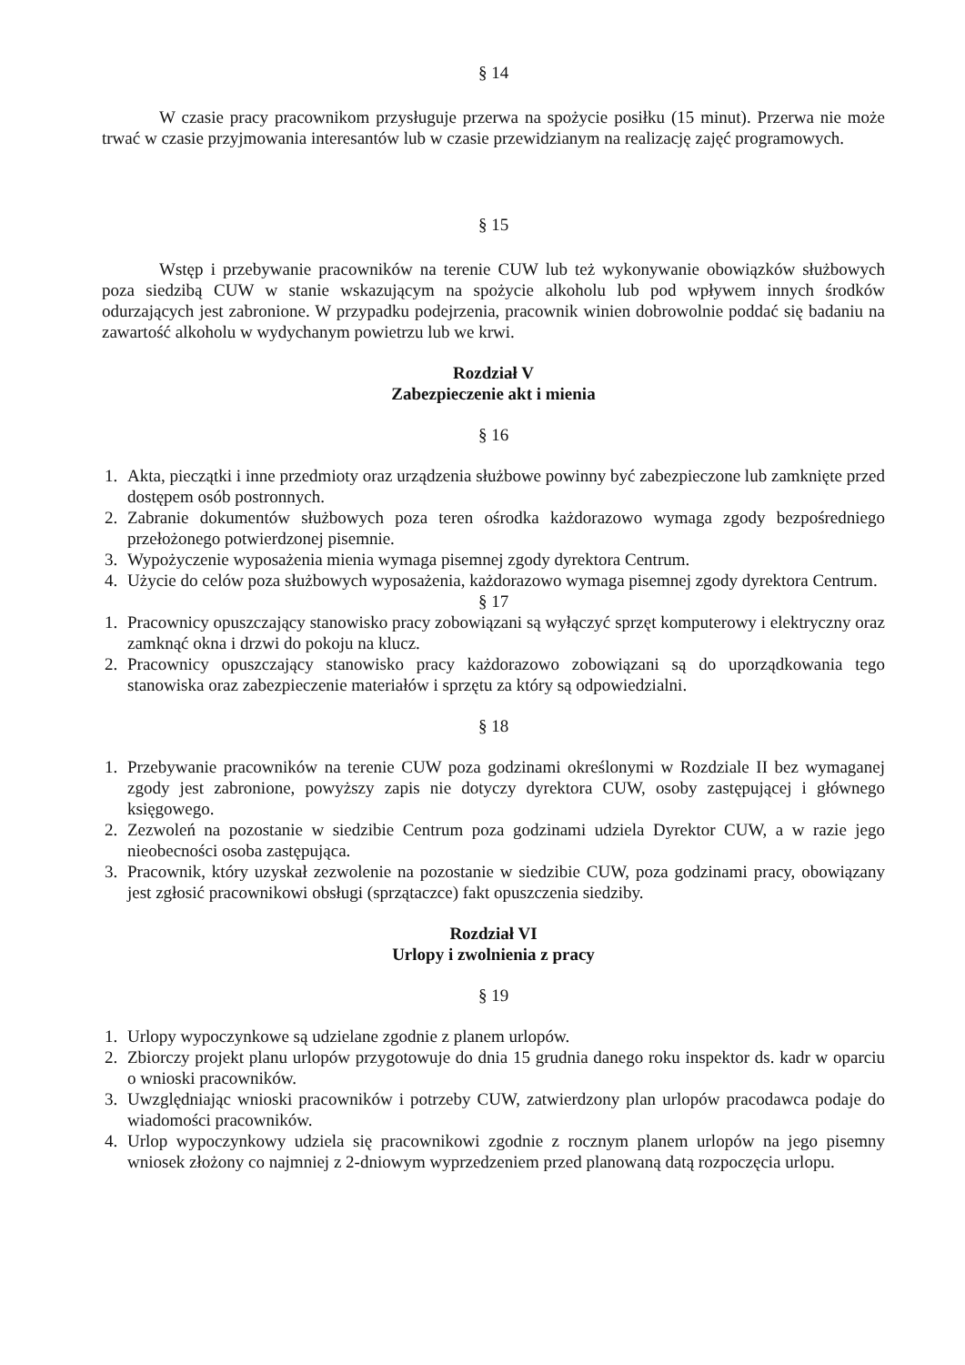§ 14
W czasie pracy pracownikom przysługuje przerwa na spożycie posiłku (15 minut). Przerwa nie może trwać w czasie przyjmowania interesantów lub w czasie przewidzianym na realizację zajęć programowych.
§ 15
Wstęp i przebywanie pracowników na terenie CUW lub też wykonywanie obowiązków służbowych poza siedzibą CUW w stanie wskazującym na spożycie alkoholu lub pod wpływem innych środków odurzających jest zabronione. W przypadku podejrzenia, pracownik winien dobrowolnie poddać się badaniu na zawartość alkoholu w wydychanym powietrzu lub we krwi.
Rozdział V
Zabezpieczenie akt i mienia
§ 16
1. Akta, pieczątki i inne przedmioty oraz urządzenia służbowe powinny być zabezpieczone lub zamknięte przed dostępem osób postronnych.
2. Zabranie dokumentów służbowych poza teren ośrodka każdorazowo wymaga zgody bezpośredniego przełożonego potwierdzonej pisemnie.
3. Wypożyczenie wyposażenia mienia wymaga pisemnej zgody dyrektora Centrum.
4. Użycie do celów poza służbowych wyposażenia, każdorazowo wymaga pisemnej zgody dyrektora Centrum.
§ 17
1. Pracownicy opuszczający stanowisko pracy zobowiązani są wyłączyć sprzęt komputerowy i elektryczny oraz zamknąć okna i drzwi do pokoju na klucz.
2. Pracownicy opuszczający stanowisko pracy każdorazowo zobowiązani są do uporządkowania tego stanowiska oraz zabezpieczenie materiałów i sprzętu za który są odpowiedzialni.
§ 18
1. Przebywanie pracowników na terenie CUW poza godzinami określonymi w Rozdziale II bez wymaganej zgody jest zabronione, powyższy zapis nie dotyczy dyrektora CUW, osoby zastępującej i głównego księgowego.
2. Zezwoleń na pozostanie w siedzibie Centrum poza godzinami udziela Dyrektor CUW, a w razie jego nieobecności osoba zastępująca.
3. Pracownik, który uzyskał zezwolenie na pozostanie w siedzibie CUW, poza godzinami pracy, obowiązany jest zgłosić pracownikowi obsługi (sprzątaczce) fakt opuszczenia siedziby.
Rozdział VI
Urlopy i zwolnienia z pracy
§ 19
1. Urlopy wypoczynkowe są udzielane zgodnie z planem urlopów.
2. Zbiorczy projekt planu urlopów przygotowuje do dnia 15 grudnia danego roku inspektor ds. kadr w oparciu o wnioski pracowników.
3. Uwzględniając wnioski pracowników i potrzeby CUW, zatwierdzony plan urlopów pracodawca podaje do wiadomości pracowników.
4. Urlop wypoczynkowy udziela się pracownikowi zgodnie z rocznym planem urlopów na jego pisemny wniosek złożony co najmniej z 2-dniowym wyprzedzeniem przed planowaną datą rozpoczęcia urlopu.